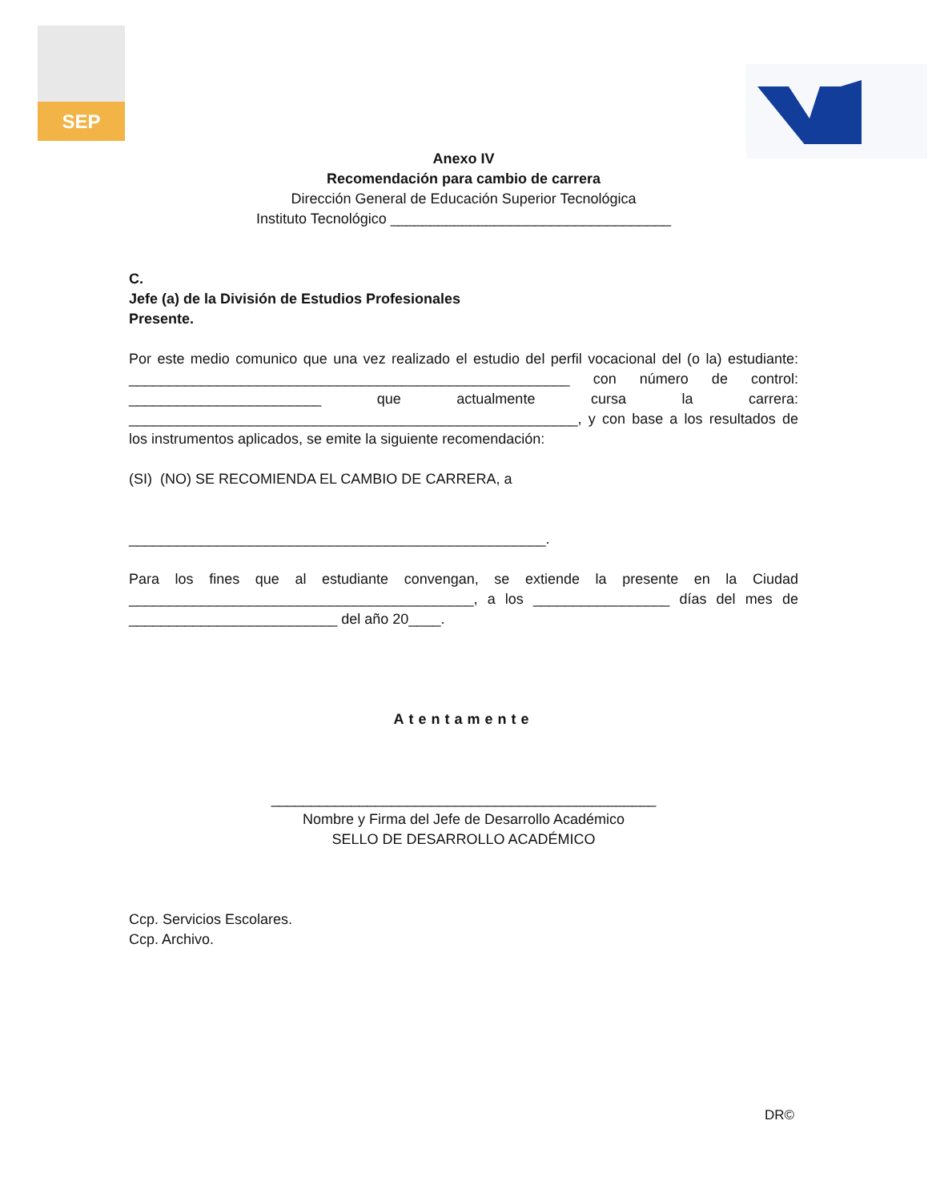SEP
Anexo IV
Recomendación para cambio de carrera
Dirección General de Educación Superior Tecnológica
Instituto Tecnológico ___________________________________
C.
Jefe (a) de la División de Estudios Profesionales
Presente.
Por este medio comunico que una vez realizado el estudio del perfil vocacional del (o la) estudiante: _______________________________________________________ con número de control: ________________________ que actualmente cursa la carrera: ________________________________________________________, y con base a los resultados de los instrumentos aplicados, se emite la siguiente recomendación:
(SI) (NO) SE RECOMIENDA EL CAMBIO DE CARRERA, a
____________________________________________________.
Para los fines que al estudiante convengan, se extiende la presente en la Ciudad ___________________________________________, a los _________________ días del mes de __________________________ del año 20____.
Atentamente
________________________________________________
Nombre y Firma del Jefe de Desarrollo Académico
SELLO DE DESARROLLO ACADÉMICO
Ccp. Servicios Escolares.
Ccp. Archivo.
DR©